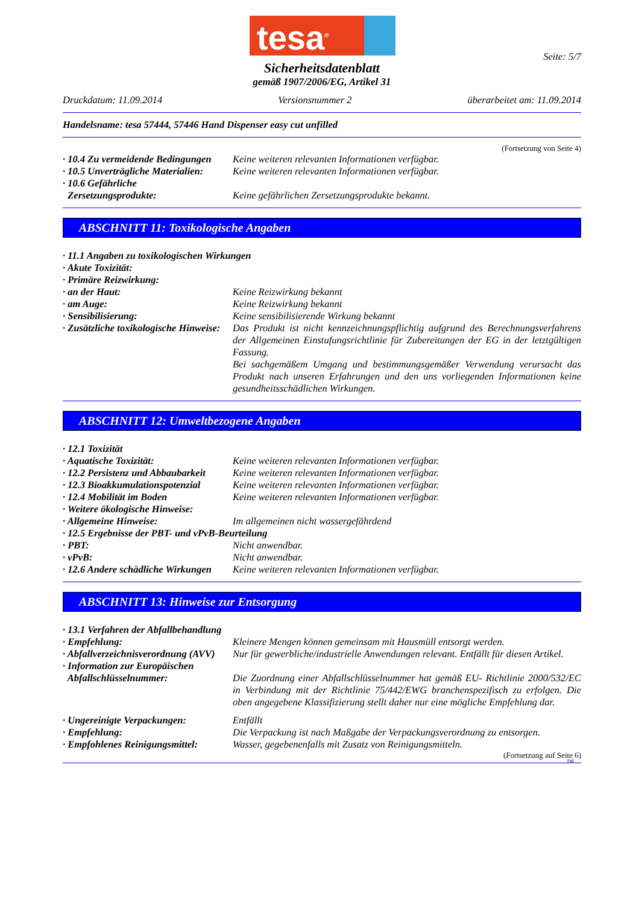tesa<sup>®</sup>
Seite: 5/7
Sicherheitsdatenblatt
gemäß 1907/2006/EG, Artikel 31
Druckdatum: 11.09.2014 Versionsnummer 2 überarbeitet am: 11.09.2014
Handelsname: tesa 57444, 57446 Hand Dispenser easy cut unfilled
(Fortsetzung von Seite 4)
· 10.4 Zu vermeidende Bedingungen
Keine weiteren relevanten Informationen verfügbar.
· 10.5 Unverträgliche Materialien:
Keine weiteren relevanten Informationen verfügbar.
· 10.6 Gefährliche
Zersetzungsprodukte:
Keine gefährlichen Zersetzungsprodukte bekannt.
ABSCHNITT 11: Toxikologische Angaben
· 11.1 Angaben zu toxikologischen Wirkungen
· Akute Toxizität:
· Primäre Reizwirkung:
· an der Haut: Keine Reizwirkung bekannt
· am Auge: Keine Reizwirkung bekannt
· Sensibilisierung: Keine sensibilisierende Wirkung bekannt
· Zusätzliche toxikologische Hinweise:
Das Produkt ist nicht kennzeichnungspflichtig aufgrund des Berechnungsverfahrens der Allgemeinen Einstufungsrichtlinie für Zubereitungen der EG in der letztgültigen Fassung.
Bei sachgemäßem Umgang und bestimmungsgemäßer Verwendung verursacht das Produkt nach unseren Erfahrungen und den uns vorliegenden Informationen keine gesundheitsschädlichen Wirkungen.
ABSCHNITT 12: Umweltbezogene Angaben
· 12.1 Toxizität
· Aquatische Toxizität: Keine weiteren relevanten Informationen verfügbar.
· 12.2 Persistenz und Abbaubarkeit
Keine weiteren relevanten Informationen verfügbar.
· 12.3 Bioakkumulationspotenzial
Keine weiteren relevanten Informationen verfügbar.
· 12.4 Mobilität im Boden Keine weiteren relevanten Informationen verfügbar.
· Weitere ökologische Hinweise:
· Allgemeine Hinweise: Im allgemeinen nicht wassergefährdend
· 12.5 Ergebnisse der PBT- und vPvB-Beurteilung
· PBT: Nicht anwendbar.
· vPvB: Nicht anwendbar.
· 12.6 Andere schädliche Wirkungen
Keine weiteren relevanten Informationen verfügbar.
ABSCHNITT 13: Hinweise zur Entsorgung
· 13.1 Verfahren der Abfallbehandlung
· Empfehlung: Kleinere Mengen können gemeinsam mit Hausmüll entsorgt werden.
· Abfallverzeichnisverordnung (AVV)
Nur für gewerbliche/industrielle Anwendungen relevant. Entfällt für diesen Artikel.
· Information zur Europäischen
Abfallschlüsselnummer:
Die Zuordnung einer Abfallschlüsselnummer hat gemäß EU- Richtlinie 2000/532/EC in Verbindung mit der Richtlinie 75/442/EWG branchenspezifisch zu erfolgen. Die oben angegebene Klassifizierung stellt daher nur eine mögliche Empfehlung dar.
· Ungereinigte Verpackungen: Entfällt
· Empfehlung: Die Verpackung ist nach Maßgabe der Verpackungsverordnung zu entsorgen.
· Empfohlenes Reinigungsmittel:
Wasser, gegebenenfalls mit Zusatz von Reinigungsmitteln.
(Fortsetzung auf Seite 6)
DE